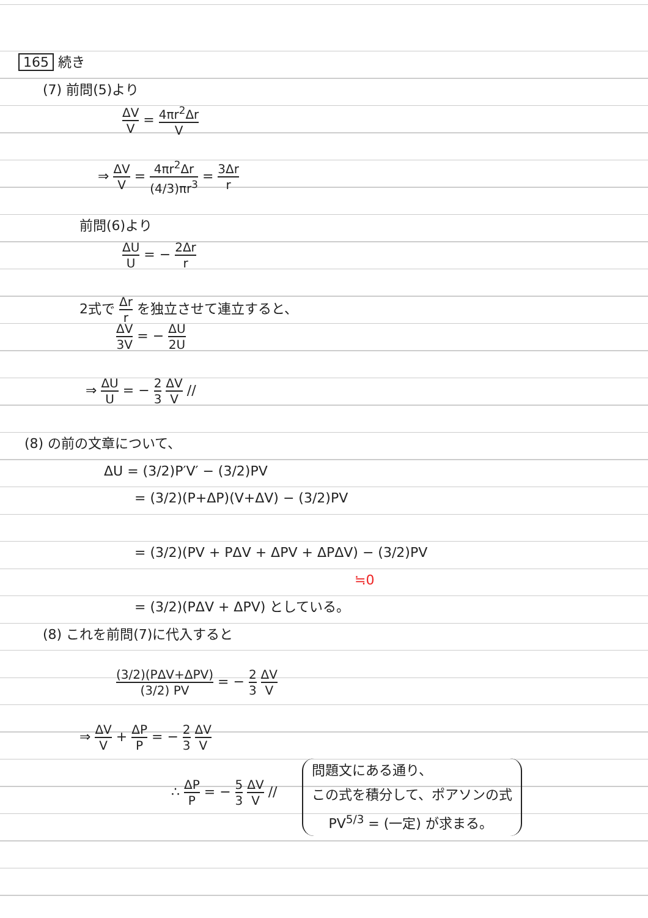165 続き
(7) 前問(5)より
ΔV V = 4πr<sup>2</sup>Δr V
⇒ ΔV V = 4πr<sup>2</sup>Δr (4/3)πr<sup>3</sup> = 3Δr r
前問(6)より
ΔU U = − 2Δr r
2式で Δr r を独立させて連立すると、
ΔV 3V = − ΔU 2U
⇒ ΔU U = − 2 3 ΔV V //
(8) の前の文章について、
ΔU = (3/2)P′V′ − (3/2)PV
= (3/2)(P+ΔP)(V+ΔV) − (3/2)PV
= (3/2)(PV + PΔV + ΔPV + ΔPΔV) − (3/2)PV
≒0
= (3/2)(PΔV + ΔPV) としている。
(8) これを前問(7)に代入すると
(3/2)(PΔV+ΔPV) (3/2) PV = − 2 3 ΔV V
⇒ ΔV V + ΔP P = − 2 3 ΔV V
∴ ΔP P = − 5 3 ΔV V //
問題文にある通り、
この式を積分して、ポアソンの式
PV<sup>5/3</sup> = (一定) が求まる。